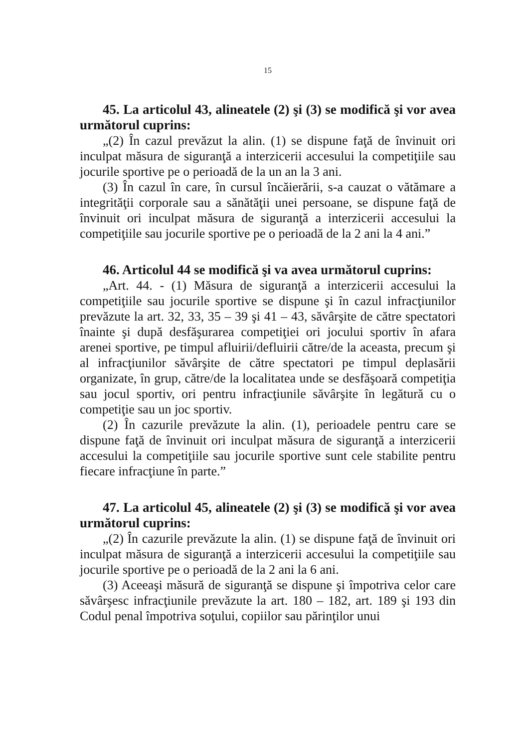15
45. La articolul 43, alineatele (2) şi (3) se modifică şi vor avea următorul cuprins:
„(2) În cazul prevăzut la alin. (1) se dispune faţă de învinuit ori inculpat măsura de siguranţă a interzicerii accesului la competiţiile sau jocurile sportive pe o perioadă de la un an la 3 ani.
(3) În cazul în care, în cursul încăierării, s-a cauzat o vătămare a integrităţii corporale sau a sănătăţii unei persoane, se dispune faţă de învinuit ori inculpat măsura de siguranţă a interzicerii accesului la competiţiile sau jocurile sportive pe o perioadă de la 2 ani la 4 ani.”
46. Articolul 44 se modifică şi va avea următorul cuprins:
„Art. 44. - (1) Măsura de siguranţă a interzicerii accesului la competiţiile sau jocurile sportive se dispune şi în cazul infracţiunilor prevăzute la art. 32, 33, 35 – 39 şi 41 – 43, săvârşite de către spectatori înainte şi după desfăşurarea competiţiei ori jocului sportiv în afara arenei sportive, pe timpul afluirii/defluirii către/de la aceasta, precum şi al infracţiunilor săvârşite de către spectatori pe timpul deplasării organizate, în grup, către/de la localitatea unde se desfăşoară competiţia sau jocul sportiv, ori pentru infracţiunile săvârşite în legătură cu o competiţie sau un joc sportiv.
(2) În cazurile prevăzute la alin. (1), perioadele pentru care se dispune faţă de învinuit ori inculpat măsura de siguranţă a interzicerii accesului la competiţiile sau jocurile sportive sunt cele stabilite pentru fiecare infracţiune în parte.”
47. La articolul 45, alineatele (2) şi (3) se modifică şi vor avea următorul cuprins:
„(2) În cazurile prevăzute la alin. (1) se dispune faţă de învinuit ori inculpat măsura de siguranţă a interzicerii accesului la competiţiile sau jocurile sportive pe o perioadă de la 2 ani la 6 ani.
(3) Aceeaşi măsură de siguranţă se dispune şi împotriva celor care săvârşesc infracţiunile prevăzute la art. 180 – 182, art. 189 şi 193 din Codul penal împotriva soţului, copiilor sau părinţilor unui